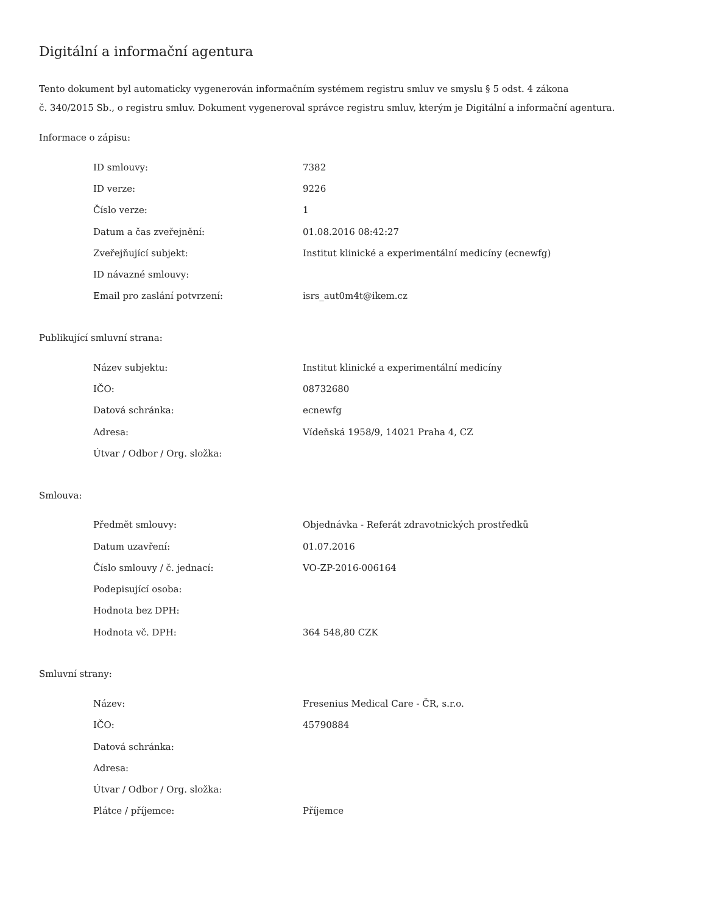Digitální a informační agentura
Tento dokument byl automaticky vygenerován informačním systémem registru smluv ve smyslu § 5 odst. 4 zákona
č. 340/2015 Sb., o registru smluv. Dokument vygeneroval správce registru smluv, kterým je Digitální a informační agentura.
Informace o zápisu:
| ID smlouvy: | 7382 |
| ID verze: | 9226 |
| Číslo verze: | 1 |
| Datum a čas zveřejnění: | 01.08.2016 08:42:27 |
| Zveřejňující subjekt: | Institut klinické a experimentální medicíny (ecnewfg) |
| ID návazné smlouvy: | |
| Email pro zaslání potvrzení: | isrs_aut0m4t@ikem.cz |
Publikující smluvní strana:
| Název subjektu: | Institut klinické a experimentální medicíny |
| IČO: | 08732680 |
| Datová schránka: | ecnewfg |
| Adresa: | Vídeňská 1958/9, 14021 Praha 4, CZ |
| Útvar / Odbor / Org. složka: | |
Smlouva:
| Předmět smlouvy: | Objednávka - Referát zdravotnických prostředků |
| Datum uzavření: | 01.07.2016 |
| Číslo smlouvy / č. jednací: | VO-ZP-2016-006164 |
| Podepisující osoba: | |
| Hodnota bez DPH: | |
| Hodnota vč. DPH: | 364 548,80 CZK |
Smluvní strany:
| Název: | Fresenius Medical Care - ČR, s.r.o. |
| IČO: | 45790884 |
| Datová schránka: | |
| Adresa: | |
| Útvar / Odbor / Org. složka: | |
| Plátce / příjemce: | Příjemce |